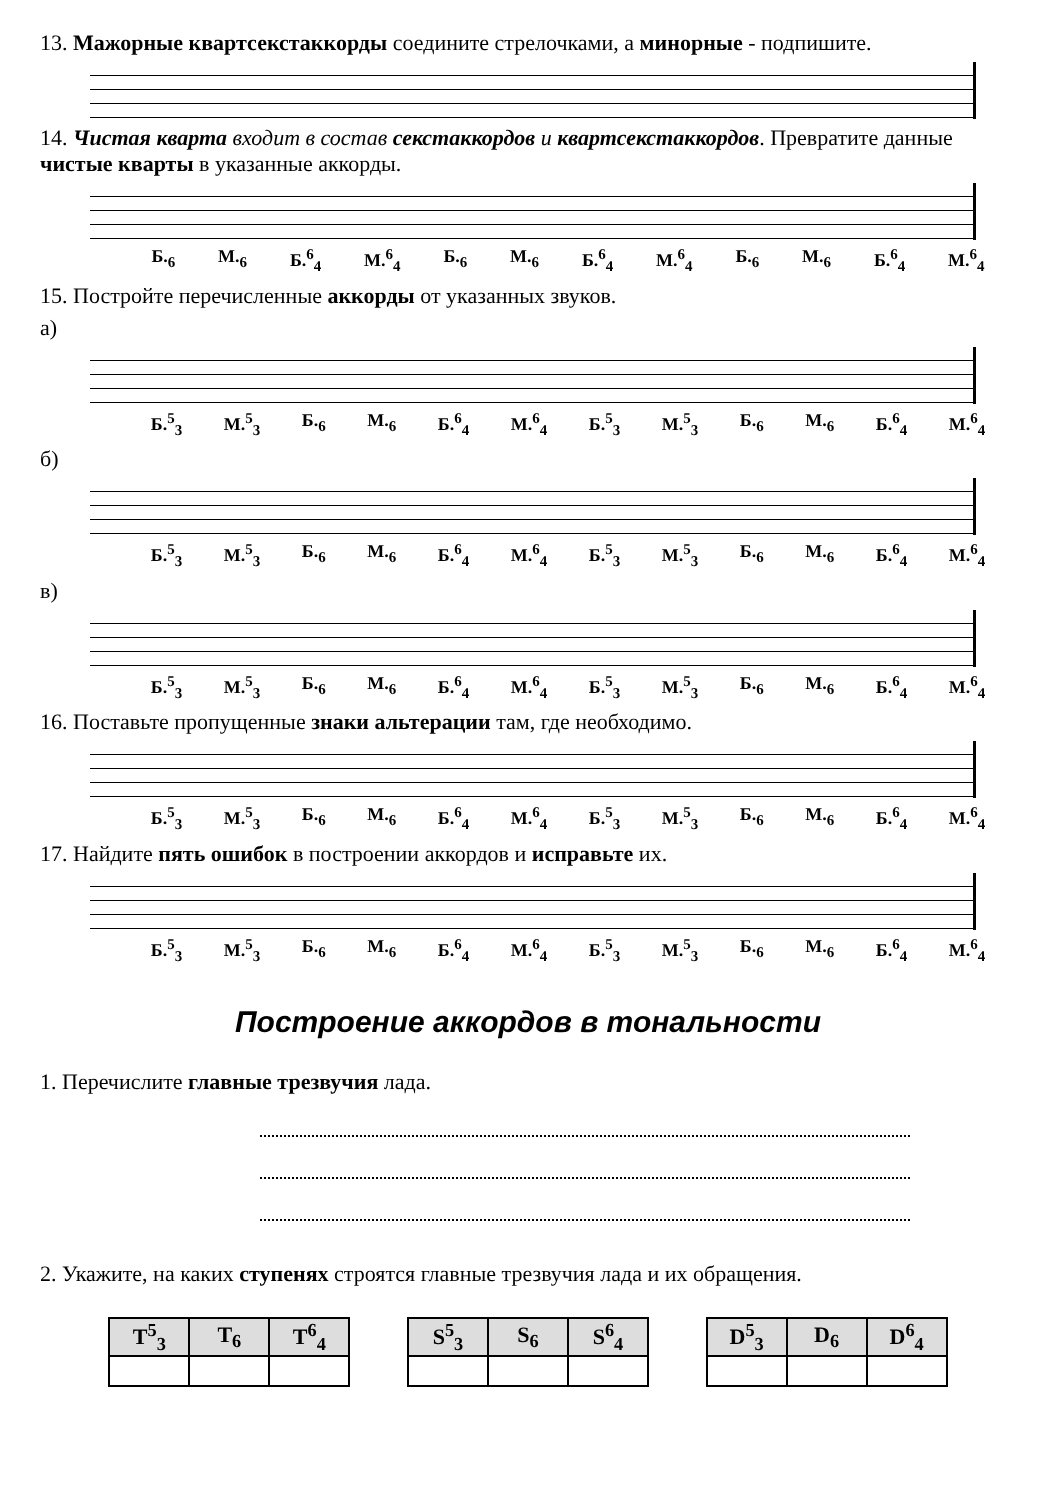13. Мажорные квартсекстаккорды соедините стрелочками, а минорные - подпишите.
14. Чистая кварта входит в состав секстаккордов и квартсекстаккордов. Превратите данные чистые кварты в указанные аккорды.
Б.<sub>6</sub> М.<sub>6</sub> Б.<sup>6</sup><sub>4</sub> М.<sup>6</sup><sub>4</sub> Б.<sub>6</sub> М.<sub>6</sub> Б.<sup>6</sup><sub>4</sub> М.<sup>6</sup><sub>4</sub> Б.<sub>6</sub> М.<sub>6</sub> Б.<sup>6</sup><sub>4</sub> М.<sup>6</sup><sub>4</sub>
15. Постройте перечисленные аккорды от указанных звуков.
а)
Б.<sup>5</sup><sub>3</sub> М.<sup>5</sup><sub>3</sub> Б.<sub>6</sub> М.<sub>6</sub> Б.<sup>6</sup><sub>4</sub> М.<sup>6</sup><sub>4</sub> Б.<sup>5</sup><sub>3</sub> М.<sup>5</sup><sub>3</sub> Б.<sub>6</sub> М.<sub>6</sub> Б.<sup>6</sup><sub>4</sub> М.<sup>6</sup><sub>4</sub>
б)
Б.<sup>5</sup><sub>3</sub> М.<sup>5</sup><sub>3</sub> Б.<sub>6</sub> М.<sub>6</sub> Б.<sup>6</sup><sub>4</sub> М.<sup>6</sup><sub>4</sub> Б.<sup>5</sup><sub>3</sub> М.<sup>5</sup><sub>3</sub> Б.<sub>6</sub> М.<sub>6</sub> Б.<sup>6</sup><sub>4</sub> М.<sup>6</sup><sub>4</sub>
в)
Б.<sup>5</sup><sub>3</sub> М.<sup>5</sup><sub>3</sub> Б.<sub>6</sub> М.<sub>6</sub> Б.<sup>6</sup><sub>4</sub> М.<sup>6</sup><sub>4</sub> Б.<sup>5</sup><sub>3</sub> М.<sup>5</sup><sub>3</sub> Б.<sub>6</sub> М.<sub>6</sub> Б.<sup>6</sup><sub>4</sub> М.<sup>6</sup><sub>4</sub>
16. Поставьте пропущенные знаки альтерации там, где необходимо.
Б.<sup>5</sup><sub>3</sub> М.<sup>5</sup><sub>3</sub> Б.<sub>6</sub> М.<sub>6</sub> Б.<sup>6</sup><sub>4</sub> М.<sup>6</sup><sub>4</sub> Б.<sup>5</sup><sub>3</sub> М.<sup>5</sup><sub>3</sub> Б.<sub>6</sub> М.<sub>6</sub> Б.<sup>6</sup><sub>4</sub> М.<sup>6</sup><sub>4</sub>
17. Найдите пять ошибок в построении аккордов и исправьте их.
Б.<sup>5</sup><sub>3</sub> М.<sup>5</sup><sub>3</sub> Б.<sub>6</sub> М.<sub>6</sub> Б.<sup>6</sup><sub>4</sub> М.<sup>6</sup><sub>4</sub> Б.<sup>5</sup><sub>3</sub> М.<sup>5</sup><sub>3</sub> Б.<sub>6</sub> М.<sub>6</sub> Б.<sup>6</sup><sub>4</sub> М.<sup>6</sup><sub>4</sub>
Построение аккордов в тональности
1. Перечислите главные трезвучия лада.
2. Укажите, на каких ступенях строятся главные трезвучия лада и их обращения.
| T<sup>5</sup><sub>3</sub> | T<sub>6</sub> | T<sup>6</sup><sub>4</sub> |
| --- | --- | --- |
| S<sup>5</sup><sub>3</sub> | S<sub>6</sub> | S<sup>6</sup><sub>4</sub> |
| --- | --- | --- |
| D<sup>5</sup><sub>3</sub> | D<sub>6</sub> | D<sup>6</sup><sub>4</sub> |
| --- | --- | --- |